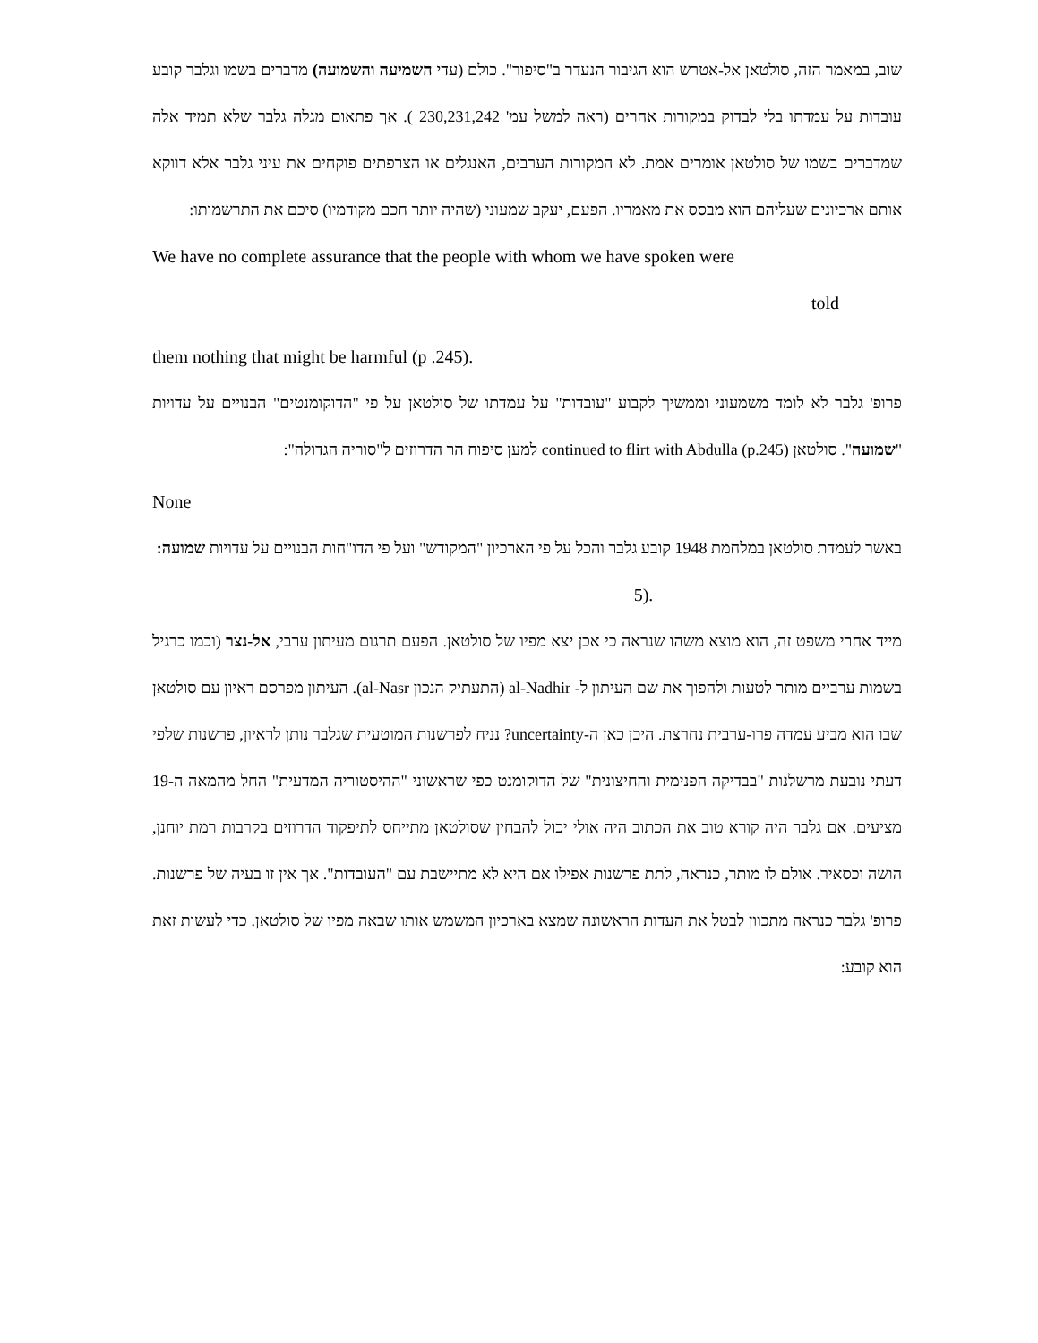שוב, במאמר הזה, סולטאן אל-אטרש הוא הגיבור הנעדר ב"סיפור". כולם (עדי השמיעה והשמועה) מדברים בשמו וגלבר קובע עובדות על עמדתו בלי לבדוק במקורות אחרים (ראה למשל עמ' 230,231,242 ). אך פתאום מגלה גלבר שלא תמיד אלה שמדברים בשמו של סולטאן אומרים אמת. לא המקורות הערבים, האנגלים או הצרפתים פוקחים את עיני גלבר אלא דווקא אותם ארכיונים שעליהם הוא מבסס את מאמריו. הפעם, יעקב שמעוני (שהיה יותר חכם מקודמיו) סיכם את התרשמותו:
We have no complete assurance that the people with whom we have spoken were
told
them nothing that might be harmful (p .245).
פרופ' גלבר לא לומד משמעוני וממשיך לקבוע "עובדות" על עמדתו של סולטאן על פי "הדוקומנטים" הבנויים על עדויות "שמועה". סולטאן continued to flirt with Abdulla (p.245) למען סיפוח הר הדרוזים ל"סוריה הגדולה":
None
באשר לעמדת סולטאן במלחמת 1948 קובע גלבר והכל על פי הארכיון "המקודש" ועל פי הדו"חות הבנויים על עדויות שמועה:
5).
מייד אחרי משפט זה, הוא מוצא משהו שנראה כי אכן יצא מפיו של סולטאן. הפעם תרגום מעיתון ערבי, אל-נצר (וכמו כרגיל בשמות ערביים מותר לטעות ולהפוך את שם העיתון ל- al-Nadhir (התעתיק הנכון al-Nasr). העיתון מפרסם ראיון עם סולטאן שבו הוא מביע עמדה פרו-ערבית נחרצת. היכן כאן ה-uncertainty? נניח לפרשנות המוטעית שגלבר נותן לראיון, פרשנות שלפי דעתי נובעת מרשלנות "בבדיקה הפנימית והחיצונית" של הדוקומנט כפי שראשוני "ההיסטוריה המדעית" החל מהמאה ה-19 מציעים. אם גלבר היה קורא טוב את הכתוב היה אולי יכול להבחין שסולטאן מתייחס לתיפקוד הדרוזים בקרבות רמת יוחנן, הושה וכסאיר. אולם לו מותר, כנראה, לתת פרשנות אפילו אם היא לא מתיישבת עם "העובדות". אך אין זו בעיה של פרשנות. פרופ' גלבר כנראה מתכוון לבטל את העדות הראשונה שמצא בארכיון המשמש אותו שבאה מפיו של סולטאן. כדי לעשות זאת הוא קובע: